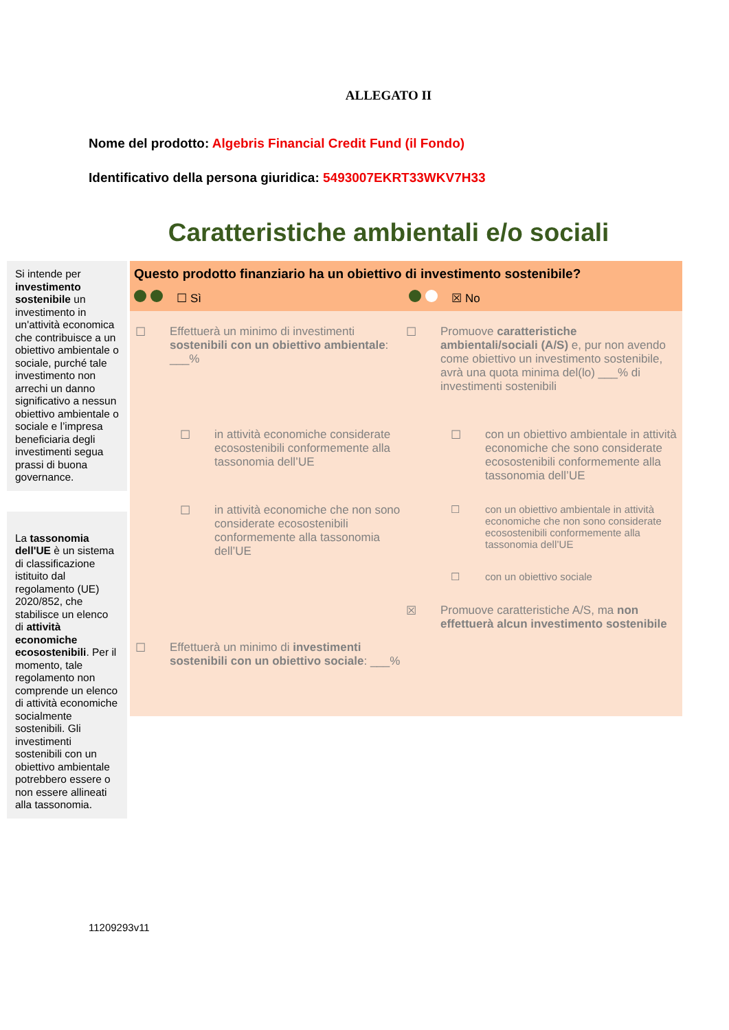ALLEGATO II
Nome del prodotto: Algebris Financial Credit Fund (il Fondo)
Identificativo della persona giuridica: 5493007EKRT33WKV7H33
Caratteristiche ambientali e/o sociali
Si intende per investimento sostenibile un investimento in un'attività economica che contribuisce a un obiettivo ambientale o sociale, purché tale investimento non arrechi un danno significativo a nessun obiettivo ambientale o sociale e l’impresa beneficiaria degli investimenti segua prassi di buona governance.
La tassonomia dell'UE è un sistema di classificazione istituito dal regolamento (UE) 2020/852, che stabilisce un elenco di attività economiche ecosostenibili. Per il momento, tale regolamento non comprende un elenco di attività economiche socialmente sostenibili. Gli investimenti sostenibili con un obiettivo ambientale potrebbero essere o non essere allineati alla tassonomia.
Questo prodotto finanziario ha un obiettivo di investimento sostenibile?
☐ Sì ☒ No
☐ Effettuerà un minimo di investimenti sostenibili con un obiettivo ambientale: ___%
☐ in attività economiche considerate ecosostenibili conformemente alla tassonomia dell’UE
☐ in attività economiche che non sono considerate ecosostenibili conformemente alla tassonomia dell’UE
☐ Effettuerà un minimo di investimenti sostenibili con un obiettivo sociale: ___%
☐ Promuove caratteristiche ambientali/sociali (A/S) e, pur non avendo come obiettivo un investimento sostenibile, avrà una quota minima del(lo) ___% di investimenti sostenibili
☐ con un obiettivo ambientale in attività economiche che sono considerate ecosostenibili conformemente alla tassonomia dell’UE
☐ con un obiettivo ambientale in attività economiche che non sono considerate ecosostenibili conformemente alla tassonomia dell’UE
☐ con un obiettivo sociale
☒ Promuove caratteristiche A/S, ma non effettuerà alcun investimento sostenibile
11209293v11